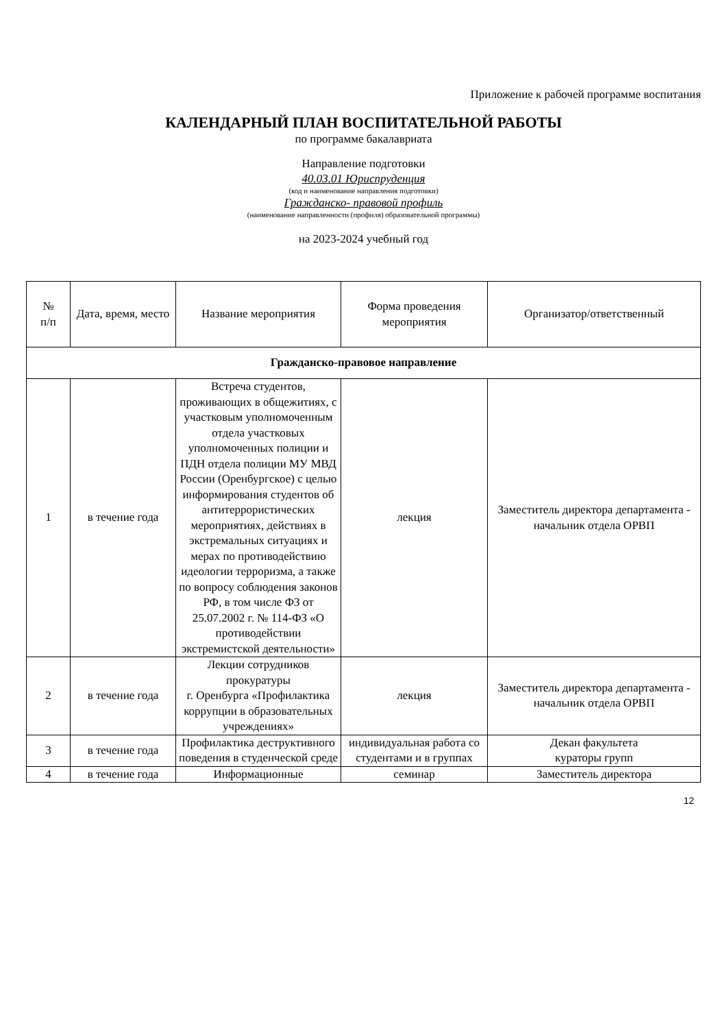Приложение к рабочей программе воспитания
КАЛЕНДАРНЫЙ ПЛАН ВОСПИТАТЕЛЬНОЙ РАБОТЫ
по программе бакалавриата
Направление подготовки
40.03.01 Юриспруденция
(код и наименование направления подготовки)
Гражданско- правовой профиль
(наименование направленности (профиля) образовательной программы)
на 2023-2024 учебный год
| № п/п | Дата, время, место | Название мероприятия | Форма проведения мероприятия | Организатор/ответственный |
| --- | --- | --- | --- | --- |
| Гражданско-правовое направление | | | | |
| 1 | в течение года | Встреча студентов, проживающих в общежитиях, с участковым уполномоченным отдела участковых уполномоченных полиции и ПДН отдела полиции МУ МВД России (Оренбургское) с целью информирования студентов об антитеррористических мероприятиях, действиях в экстремальных ситуациях и мерах по противодействию идеологии терроризма, а также по вопросу соблюдения законов РФ, в том числе ФЗ от 25.07.2002 г. № 114-ФЗ «О противодействии экстремистской деятельности» | лекция | Заместитель директора департамента - начальник отдела ОРВП |
| 2 | в течение года | Лекции сотрудников прокуратуры г. Оренбурга «Профилактика коррупции в образовательных учреждениях» | лекция | Заместитель директора департамента - начальник отдела ОРВП |
| 3 | в течение года | Профилактика деструктивного поведения в студенческой среде | индивидуальная работа со студентами и в группах | Декан факультета кураторы групп |
| 4 | в течение года | Информационные | семинар | Заместитель директора |
12